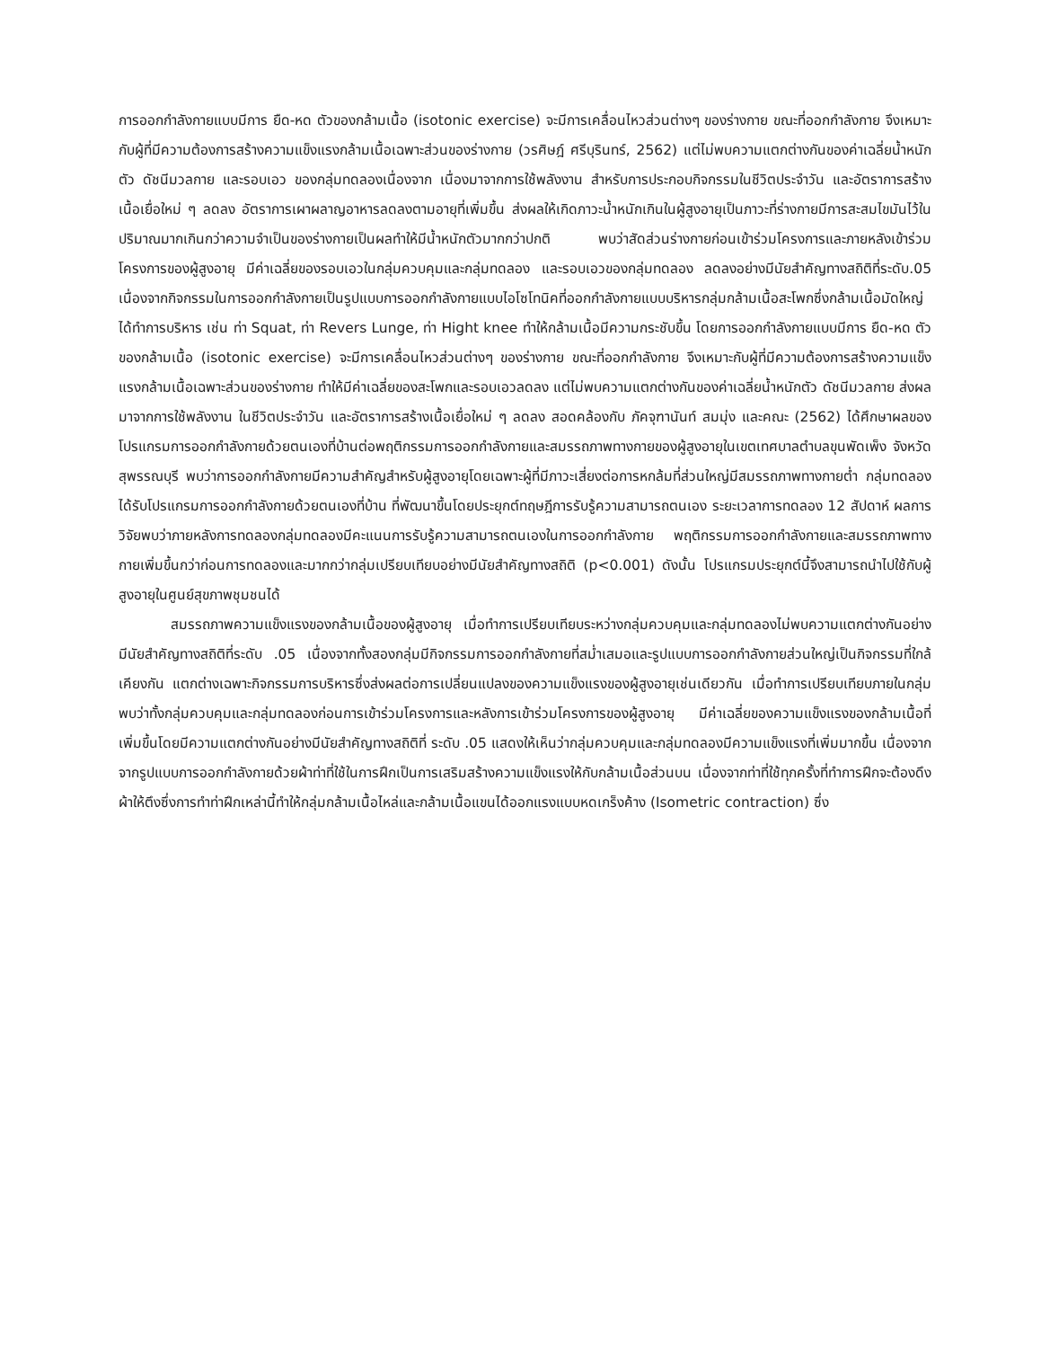การออกกำลังกายแบบมีการ ยืด-หด ตัวของกล้ามเนื้อ (isotonic exercise) จะมีการเคลื่อนไหวส่วนต่างๆ ของร่างกาย ขณะที่ออกกำลังกาย จึงเหมาะกับผู้ที่มีความต้องการสร้างความแข็งแรงกล้ามเนื้อเฉพาะส่วนของร่างกาย (วรศิษฎ์ ศรีบุรินทร์, 2562) แต่ไม่พบความแตกต่างกันของค่าเฉลี่ยน้ำหนักตัว ดัชนีมวลกาย และรอบเอว ของกลุ่มทดลองเนื่องจาก เนื่องมาจากการใช้พลังงาน สำหรับการประกอบกิจกรรมในชีวิตประจำวัน และอัตราการสร้างเนื้อเยื่อใหม่ ๆ ลดลง อัตราการเผาผลาญอาหารลดลงตามอายุที่เพิ่มขึ้น ส่งผลให้เกิดภาวะน้ำหนักเกินในผู้สูงอายุเป็นภาวะที่ร่างกายมีการสะสมไขมันไว้ในปริมาณมากเกินกว่าความจำเป็นของร่างกายเป็นผลทำให้มีน้ำหนักตัวมากกว่าปกติ พบว่าสัดส่วนร่างกายก่อนเข้าร่วมโครงการและภายหลังเข้าร่วมโครงการของผู้สูงอายุ มีค่าเฉลี่ยของรอบเอวในกลุ่มควบคุมและกลุ่มทดลอง และรอบเอวของกลุ่มทดลอง ลดลงอย่างมีนัยสำคัญทางสถิติที่ระดับ.05 เนื่องจากกิจกรรมในการออกกำลังกายเป็นรูปแบบการออกกำลังกายแบบไอโซโทนิคที่ออกกำลังกายแบบบริหารกลุ่มกล้ามเนื้อสะโพกซึ่งกล้ามเนื้อมัดใหญ่ได้ทำการบริหาร เช่น ท่า Squat, ท่า Revers Lunge, ท่า Hight knee ทำให้กล้ามเนื้อมีความกระชับขึ้น โดยการออกกำลังกายแบบมีการ ยืด-หด ตัวของกล้ามเนื้อ (isotonic exercise) จะมีการเคลื่อนไหวส่วนต่างๆ ของร่างกาย ขณะที่ออกกำลังกาย จึงเหมาะกับผู้ที่มีความต้องการสร้างความแข็งแรงกล้ามเนื้อเฉพาะส่วนของร่างกาย ทำให้มีค่าเฉลี่ยของสะโพกและรอบเอวลดลง แต่ไม่พบความแตกต่างกันของค่าเฉลี่ยน้ำหนักตัว ดัชนีมวลกาย ส่งผลมาจากการใช้พลังงาน ในชีวิตประจำวัน และอัตราการสร้างเนื้อเยื่อใหม่ ๆ ลดลง สอดคล้องกับ ภัคจุฑานันท์ สมมุ่ง และคณะ (2562) ได้ศึกษาผลของโปรแกรมการออกกำลังกายด้วยตนเองที่บ้านต่อพฤติกรรมการออกกำลังกายและสมรรถภาพทางกายของผู้สูงอายุในเขตเทศบาลตำบลขุนพัดเพ็ง จังหวัดสุพรรณบุรี พบว่าการออกกำลังกายมีความสำคัญสำหรับผู้สูงอายุโดยเฉพาะผู้ที่มีภาวะเสี่ยงต่อการหกล้มที่ส่วนใหญ่มีสมรรถภาพทางกายต่ำ กลุ่มทดลองได้รับโปรแกรมการออกกำลังกายด้วยตนเองที่บ้าน ที่พัฒนาขึ้นโดยประยุกต์ทฤษฎีการรับรู้ความสามารถตนเอง ระยะเวลาการทดลอง 12 สัปดาห์ ผลการวิจัยพบว่าภายหลังการทดลองกลุ่มทดลองมีคะแนนการรับรู้ความสามารถตนเองในการออกกำลังกาย พฤติกรรมการออกกำลังกายและสมรรถภาพทางกายเพิ่มขึ้นกว่าก่อนการทดลองและมากกว่ากลุ่มเปรียบเทียบอย่างมีนัยสำคัญทางสถิติ (p<0.001) ดังนั้น โปรแกรมประยุกต์นี้จึงสามารถนำไปใช้กับผู้สูงอายุในศูนย์สุขภาพชุมชนได้
สมรรถภาพความแข็งแรงของกล้ามเนื้อของผู้สูงอายุ เมื่อทำการเปรียบเทียบระหว่างกลุ่มควบคุมและกลุ่มทดลองไม่พบความแตกต่างกันอย่างมีนัยสำคัญทางสถิติที่ระดับ .05 เนื่องจากทั้งสองกลุ่มมีกิจกรรมการออกกำลังกายที่สม่ำเสมอและรูปแบบการออกกำลังกายส่วนใหญ่เป็นกิจกรรมที่ใกล้เคียงกัน แตกต่างเฉพาะกิจกรรมการบริหารซึ่งส่งผลต่อการเปลี่ยนแปลงของความแข็งแรงของผู้สูงอายุเช่นเดียวกัน เมื่อทำการเปรียบเทียบภายในกลุ่มพบว่าทั้งกลุ่มควบคุมและกลุ่มทดลองก่อนการเข้าร่วมโครงการและหลังการเข้าร่วมโครงการของผู้สูงอายุ มีค่าเฉลี่ยของความแข็งแรงของกล้ามเนื้อที่เพิ่มขึ้นโดยมีความแตกต่างกันอย่างมีนัยสำคัญทางสถิติที่ ระดับ .05 แสดงให้เห็นว่ากลุ่มควบคุมและกลุ่มทดลองมีความแข็งแรงที่เพิ่มมากขึ้น เนื่องจากจากรูปแบบการออกกำลังกายด้วยผ้าท่าที่ใช้ในการฝึกเป็นการเสริมสร้างความแข็งแรงให้กับกล้ามเนื้อส่วนบน เนื่องจากท่าที่ใช้ทุกครั้งที่ทำการฝึกจะต้องดึงผ้าให้ตึงซึ่งการทำท่าฝึกเหล่านี้ทำให้กลุ่มกล้ามเนื้อไหล่และกล้ามเนื้อแขนได้ออกแรงแบบหดเกร็งค้าง (Isometric contraction) ซึ่ง